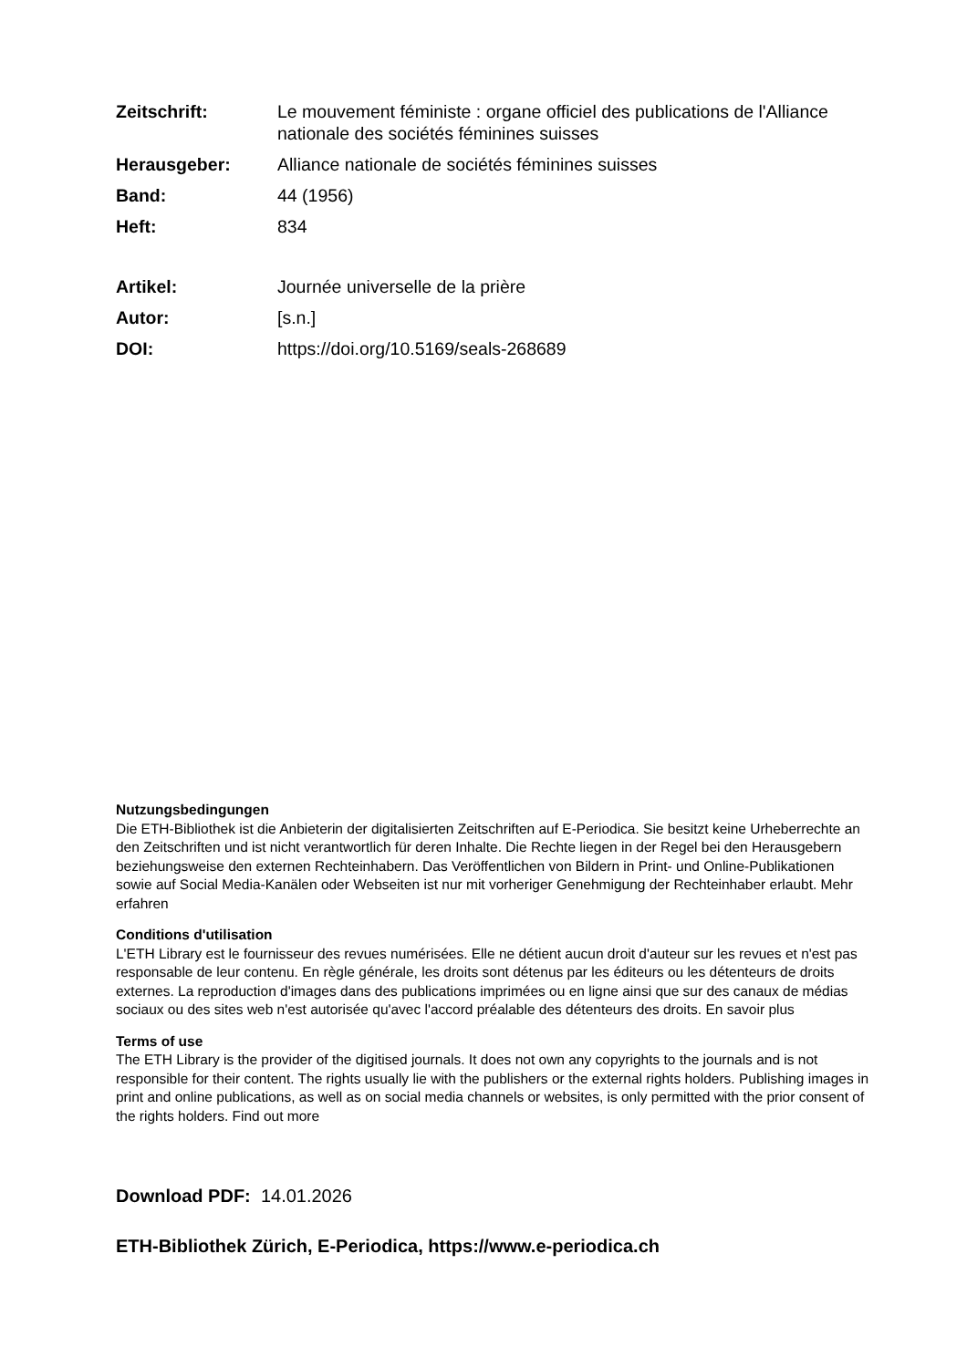Zeitschrift: Le mouvement féministe : organe officiel des publications de l'Alliance nationale des sociétés féminines suisses
Herausgeber: Alliance nationale de sociétés féminines suisses
Band: 44 (1956)
Heft: 834
Artikel: Journée universelle de la prière
Autor: [s.n.]
DOI: https://doi.org/10.5169/seals-268689
Nutzungsbedingungen
Die ETH-Bibliothek ist die Anbieterin der digitalisierten Zeitschriften auf E-Periodica. Sie besitzt keine Urheberrechte an den Zeitschriften und ist nicht verantwortlich für deren Inhalte. Die Rechte liegen in der Regel bei den Herausgebern beziehungsweise den externen Rechteinhabern. Das Veröffentlichen von Bildern in Print- und Online-Publikationen sowie auf Social Media-Kanälen oder Webseiten ist nur mit vorheriger Genehmigung der Rechteinhaber erlaubt. Mehr erfahren
Conditions d'utilisation
L'ETH Library est le fournisseur des revues numérisées. Elle ne détient aucun droit d'auteur sur les revues et n'est pas responsable de leur contenu. En règle générale, les droits sont détenus par les éditeurs ou les détenteurs de droits externes. La reproduction d'images dans des publications imprimées ou en ligne ainsi que sur des canaux de médias sociaux ou des sites web n'est autorisée qu'avec l'accord préalable des détenteurs des droits. En savoir plus
Terms of use
The ETH Library is the provider of the digitised journals. It does not own any copyrights to the journals and is not responsible for their content. The rights usually lie with the publishers or the external rights holders. Publishing images in print and online publications, as well as on social media channels or websites, is only permitted with the prior consent of the rights holders. Find out more
Download PDF: 14.01.2026
ETH-Bibliothek Zürich, E-Periodica, https://www.e-periodica.ch